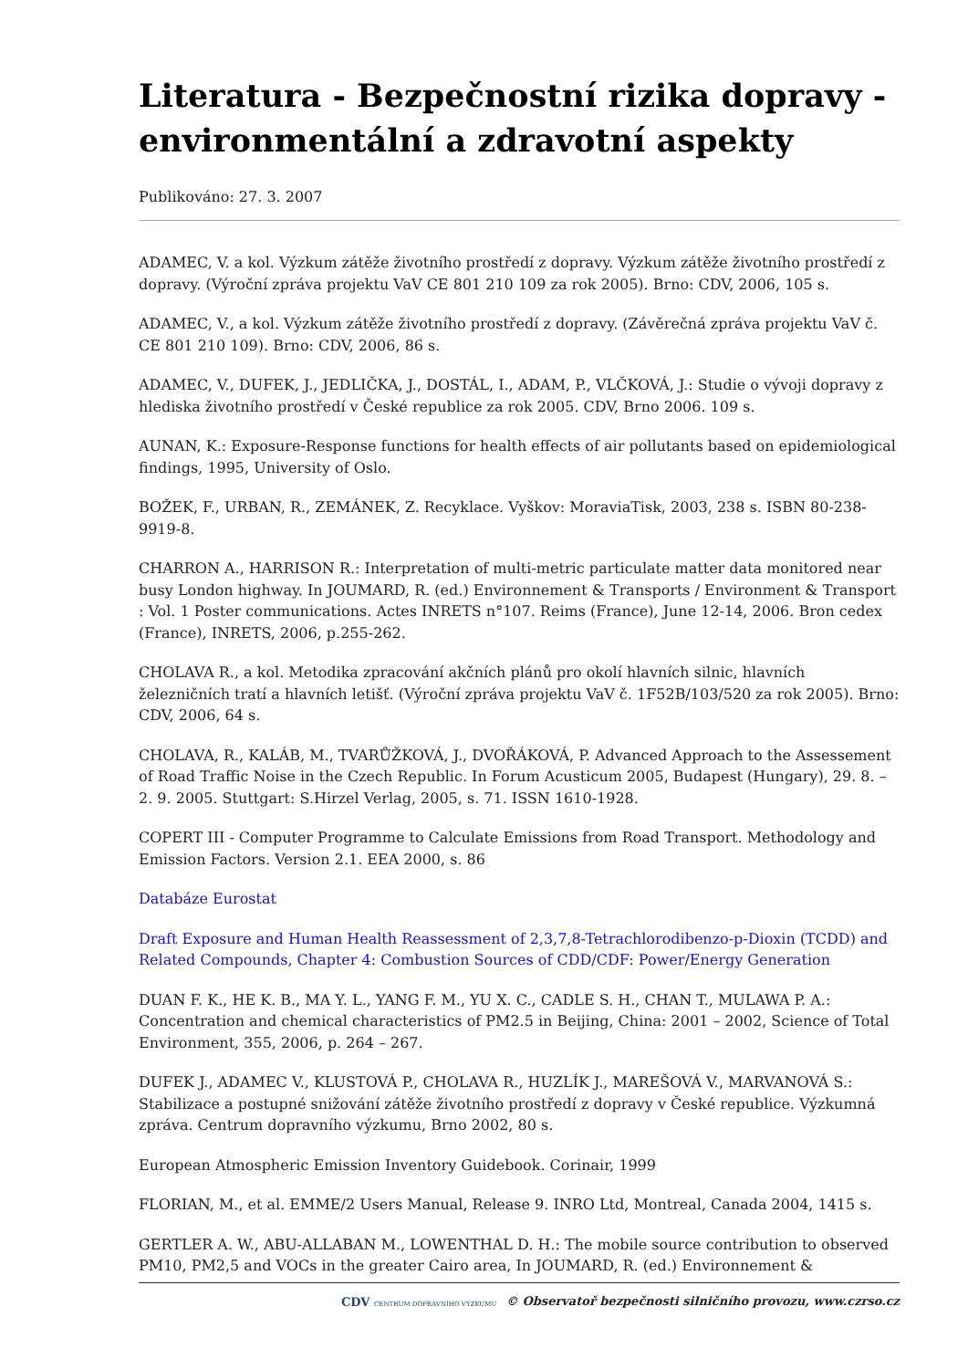Literatura - Bezpečnostní rizika dopravy - environmentální a zdravotní aspekty
Publikováno: 27. 3. 2007
ADAMEC, V. a kol. Výzkum zátěže životního prostředí z dopravy. Výzkum zátěže životního prostředí z dopravy. (Výroční zpráva projektu VaV CE 801 210 109 za rok 2005). Brno: CDV, 2006, 105 s.
ADAMEC, V., a kol. Výzkum zátěže životního prostředí z dopravy. (Závěrečná zpráva projektu VaV č. CE 801 210 109). Brno: CDV, 2006, 86 s.
ADAMEC, V., DUFEK, J., JEDLIČKA, J., DOSTÁL, I., ADAM, P., VLČKOVÁ, J.: Studie o vývoji dopravy z hlediska životního prostředí v České republice za rok 2005. CDV, Brno 2006. 109 s.
AUNAN, K.: Exposure-Response functions for health effects of air pollutants based on epidemiological findings, 1995, University of Oslo.
BOŽEK, F., URBAN, R., ZEMÁNEK, Z. Recyklace. Vyškov: MoraviaTisk, 2003, 238 s. ISBN 80-238-9919-8.
CHARRON A., HARRISON R.: Interpretation of multi-metric particulate matter data monitored near busy London highway. In JOUMARD, R. (ed.) Environnement & Transports / Environment & Transport : Vol. 1 Poster communications. Actes INRETS n°107. Reims (France), June 12-14, 2006. Bron cedex (France), INRETS, 2006, p.255-262.
CHOLAVA R., a kol. Metodika zpracování akčních plánů pro okolí hlavních silnic, hlavních železničních tratí a hlavních letišť. (Výroční zpráva projektu VaV č. 1F52B/103/520 za rok 2005). Brno: CDV, 2006, 64 s.
CHOLAVA, R., KALÁB, M., TVARŮŽKOVÁ, J., DVOŘÁKOVÁ, P. Advanced Approach to the Assessement of Road Traffic Noise in the Czech Republic. In Forum Acusticum 2005, Budapest (Hungary), 29. 8. – 2. 9. 2005. Stuttgart: S.Hirzel Verlag, 2005, s. 71. ISSN 1610-1928.
COPERT III - Computer Programme to Calculate Emissions from Road Transport. Methodology and Emission Factors. Version 2.1. EEA 2000, s. 86
Databáze Eurostat
Draft Exposure and Human Health Reassessment of 2,3,7,8-Tetrachlorodibenzo-p-Dioxin (TCDD) and Related Compounds, Chapter 4: Combustion Sources of CDD/CDF: Power/Energy Generation
DUAN F. K., HE K. B., MA Y. L., YANG F. M., YU X. C., CADLE S. H., CHAN T., MULAWA P. A.: Concentration and chemical characteristics of PM2.5 in Beijing, China: 2001 – 2002, Science of Total Environment, 355, 2006, p. 264 – 267.
DUFEK J., ADAMEC V., KLUSTOVÁ P., CHOLAVA R., HUZLÍK J., MAREŠOVÁ V., MARVANOVÁ S.: Stabilizace a postupné snižování zátěže životního prostředí z dopravy v České republice. Výzkumná zpráva. Centrum dopravního výzkumu, Brno 2002, 80 s.
European Atmospheric Emission Inventory Guidebook. Corinair, 1999
FLORIAN, M., et al. EMME/2 Users Manual, Release 9. INRO Ltd, Montreal, Canada 2004, 1415 s.
GERTLER A. W., ABU-ALLABAN M., LOWENTHAL D. H.: The mobile source contribution to observed PM10, PM2,5 and VOCs in the greater Cairo area, In JOUMARD, R. (ed.) Environnement &
CDV CENTRUM DOPRAVNÍHO VÝZKUMU © Observatoř bezpečnosti silničního provozu, www.czrso.cz